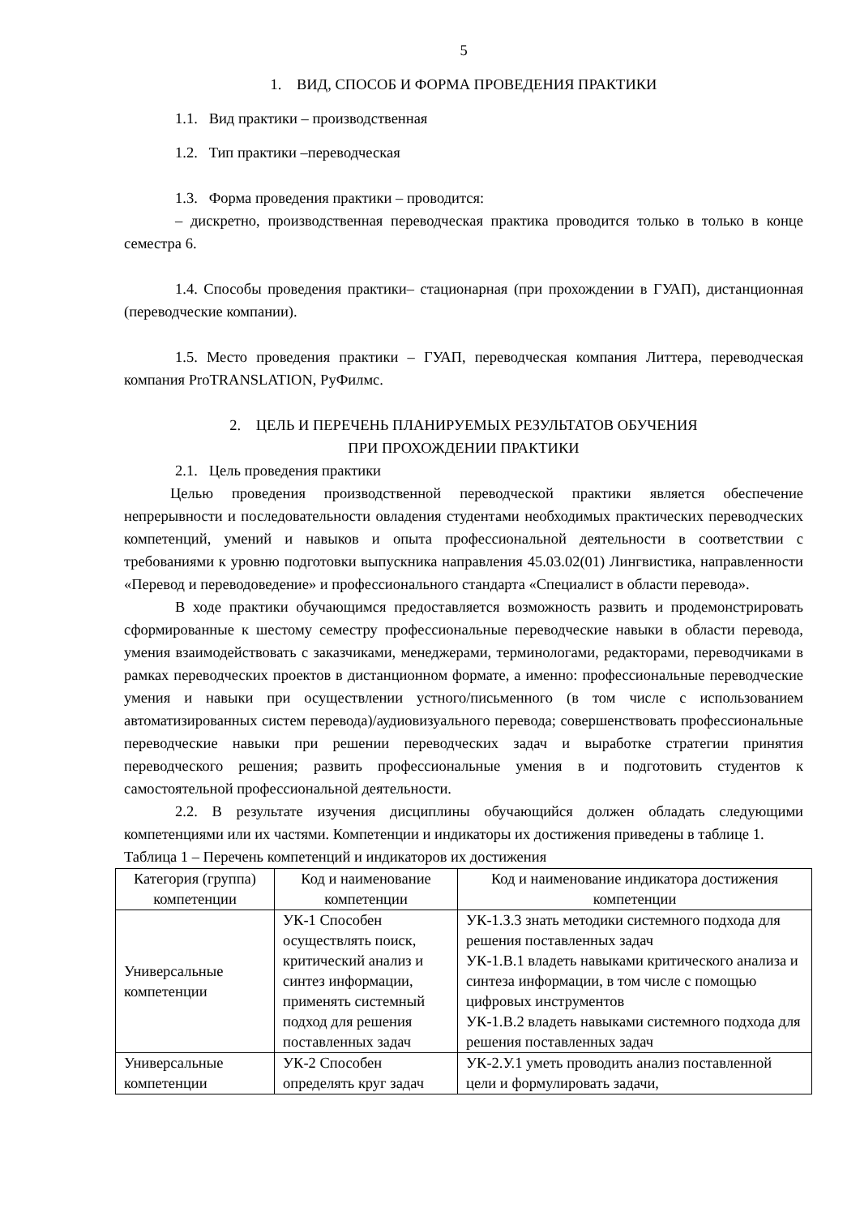5
1. ВИД, СПОСОБ И ФОРМА ПРОВЕДЕНИЯ ПРАКТИКИ
1.1. Вид практики – производственная
1.2. Тип практики –переводческая
1.3. Форма проведения практики – проводится:
– дискретно, производственная переводческая практика проводится только в только в конце семестра 6.
1.4. Способы проведения практики– стационарная (при прохождении в ГУАП), дистанционная (переводческие компании).
1.5. Место проведения практики – ГУАП, переводческая компания Литтера, переводческая компания ProTRANSLATION, РуФилмс.
2. ЦЕЛЬ И ПЕРЕЧЕНЬ ПЛАНИРУЕМЫХ РЕЗУЛЬТАТОВ ОБУЧЕНИЯ
ПРИ ПРОХОЖДЕНИИ ПРАКТИКИ
2.1. Цель проведения практики
Целью проведения производственной переводческой практики является обеспечение непрерывности и последовательности овладения студентами необходимых практических переводческих компетенций, умений и навыков и опыта профессиональной деятельности в соответствии с требованиями к уровню подготовки выпускника направления 45.03.02(01) Лингвистика, направленности «Перевод и переводоведение» и профессионального стандарта «Специалист в области перевода».
В ходе практики обучающимся предоставляется возможность развить и продемонстрировать сформированные к шестому семестру профессиональные переводческие навыки в области перевода, умения взаимодействовать с заказчиками, менеджерами, терминологами, редакторами, переводчиками в рамках переводческих проектов в дистанционном формате, а именно: профессиональные переводческие умения и навыки при осуществлении устного/письменного (в том числе с использованием автоматизированных систем перевода)/аудиовизуального перевода; совершенствовать профессиональные переводческие навыки при решении переводческих задач и выработке стратегии принятия переводческого решения; развить профессиональные умения в и подготовить студентов к самостоятельной профессиональной деятельности.
2.2. В результате изучения дисциплины обучающийся должен обладать следующими компетенциями или их частями. Компетенции и индикаторы их достижения приведены в таблице 1.
Таблица 1 – Перечень компетенций и индикаторов их достижения
| Категория (группа) компетенции | Код и наименование компетенции | Код и наименование индикатора достижения компетенции |
| --- | --- | --- |
| Универсальные компетенции | УК-1 Способен осуществлять поиск, критический анализ и синтез информации, применять системный подход для решения поставленных задач | УК-1.З.3 знать методики системного подхода для решения поставленных задач УК-1.В.1 владеть навыками критического анализа и синтеза информации, в том числе с помощью цифровых инструментов УК-1.В.2 владеть навыками системного подхода для решения поставленных задач |
| Универсальные компетенции | УК-2 Способен определять круг задач | УК-2.У.1 уметь проводить анализ поставленной цели и формулировать задачи, |